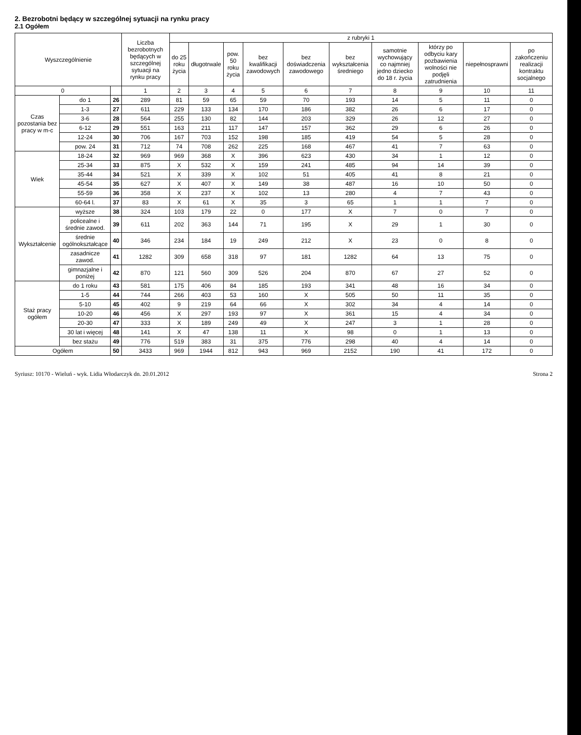2. Bezrobotni będący w szczególnej sytuacji na rynku pracy
2.1 Ogółem
| Wyszczególnienie | | | Liczba bezrobotnych będących w szczególnej sytuacji na rynku pracy | z rubryki 1 | | | | | | | | | |
| --- | --- | --- | --- | --- | --- | --- | --- | --- | --- | --- | --- | --- | --- |
| | | | | do 25 roku życia | długotrwale | pow. 50 roku życia | bez kwalifikacji zawodowych | bez doświadczenia zawodowego | bez wykształcenia średniego | samotnie wychowujący co najmniej jedno dziecko do 18 r. życia | którzy po odbyciu kary pozbawienia wolności nie podjęli zatrudnienia | niepełnosprawni | po zakończeniu realizacji kontraktu socjalnego |
| 0 | | | 1 | 2 | 3 | 4 | 5 | 6 | 7 | 8 | 9 | 10 | 11 |
| Czas pozostania bez pracy w m-c | do 1 | 26 | 289 | 81 | 59 | 65 | 59 | 70 | 193 | 14 | 5 | 11 | 0 |
| | 1-3 | 27 | 611 | 229 | 133 | 134 | 170 | 186 | 382 | 26 | 6 | 17 | 0 |
| | 3-6 | 28 | 564 | 255 | 130 | 82 | 144 | 203 | 329 | 26 | 12 | 27 | 0 |
| | 6-12 | 29 | 551 | 163 | 211 | 117 | 147 | 157 | 362 | 29 | 6 | 26 | 0 |
| | 12-24 | 30 | 706 | 167 | 703 | 152 | 198 | 185 | 419 | 54 | 5 | 28 | 0 |
| | pow. 24 | 31 | 712 | 74 | 708 | 262 | 225 | 168 | 467 | 41 | 7 | 63 | 0 |
| Wiek | 18-24 | 32 | 969 | 969 | 368 | X | 396 | 623 | 430 | 34 | 1 | 12 | 0 |
| | 25-34 | 33 | 875 | X | 532 | X | 159 | 241 | 485 | 94 | 14 | 39 | 0 |
| | 35-44 | 34 | 521 | X | 339 | X | 102 | 51 | 405 | 41 | 8 | 21 | 0 |
| | 45-54 | 35 | 627 | X | 407 | X | 149 | 38 | 487 | 16 | 10 | 50 | 0 |
| | 55-59 | 36 | 358 | X | 237 | X | 102 | 13 | 280 | 4 | 7 | 43 | 0 |
| | 60-64 l. | 37 | 83 | X | 61 | X | 35 | 3 | 65 | 1 | 1 | 7 | 0 |
| Wykształcenie | wyższe | 38 | 324 | 103 | 179 | 22 | 0 | 177 | X | 7 | 0 | 7 | 0 |
| | policealne i średnie zawod. | 39 | 611 | 202 | 363 | 144 | 71 | 195 | X | 29 | 1 | 30 | 0 |
| | średnie ogólnokształcące | 40 | 346 | 234 | 184 | 19 | 249 | 212 | X | 23 | 0 | 8 | 0 |
| | zasadnicze zawod. | 41 | 1282 | 309 | 658 | 318 | 97 | 181 | 1282 | 64 | 13 | 75 | 0 |
| | gimnazjalne i poniżej | 42 | 870 | 121 | 560 | 309 | 526 | 204 | 870 | 67 | 27 | 52 | 0 |
| Staż pracy ogółem | do 1 roku | 43 | 581 | 175 | 406 | 84 | 185 | 193 | 341 | 48 | 16 | 34 | 0 |
| | 1-5 | 44 | 744 | 266 | 403 | 53 | 160 | X | 505 | 50 | 11 | 35 | 0 |
| | 5-10 | 45 | 402 | 9 | 219 | 64 | 66 | X | 302 | 34 | 4 | 14 | 0 |
| | 10-20 | 46 | 456 | X | 297 | 193 | 97 | X | 361 | 15 | 4 | 34 | 0 |
| | 20-30 | 47 | 333 | X | 189 | 249 | 49 | X | 247 | 3 | 1 | 28 | 0 |
| | 30 lat i więcej | 48 | 141 | X | 47 | 138 | 11 | X | 98 | 0 | 1 | 13 | 0 |
| | bez stażu | 49 | 776 | 519 | 383 | 31 | 375 | 776 | 298 | 40 | 4 | 14 | 0 |
| Ogółem | | 50 | 3433 | 969 | 1944 | 812 | 943 | 969 | 2152 | 190 | 41 | 172 | 0 |
Syriusz: 10170 - Wieluń - wyk. Lidia Włodarczyk dn. 20.01.2012 Strona 2